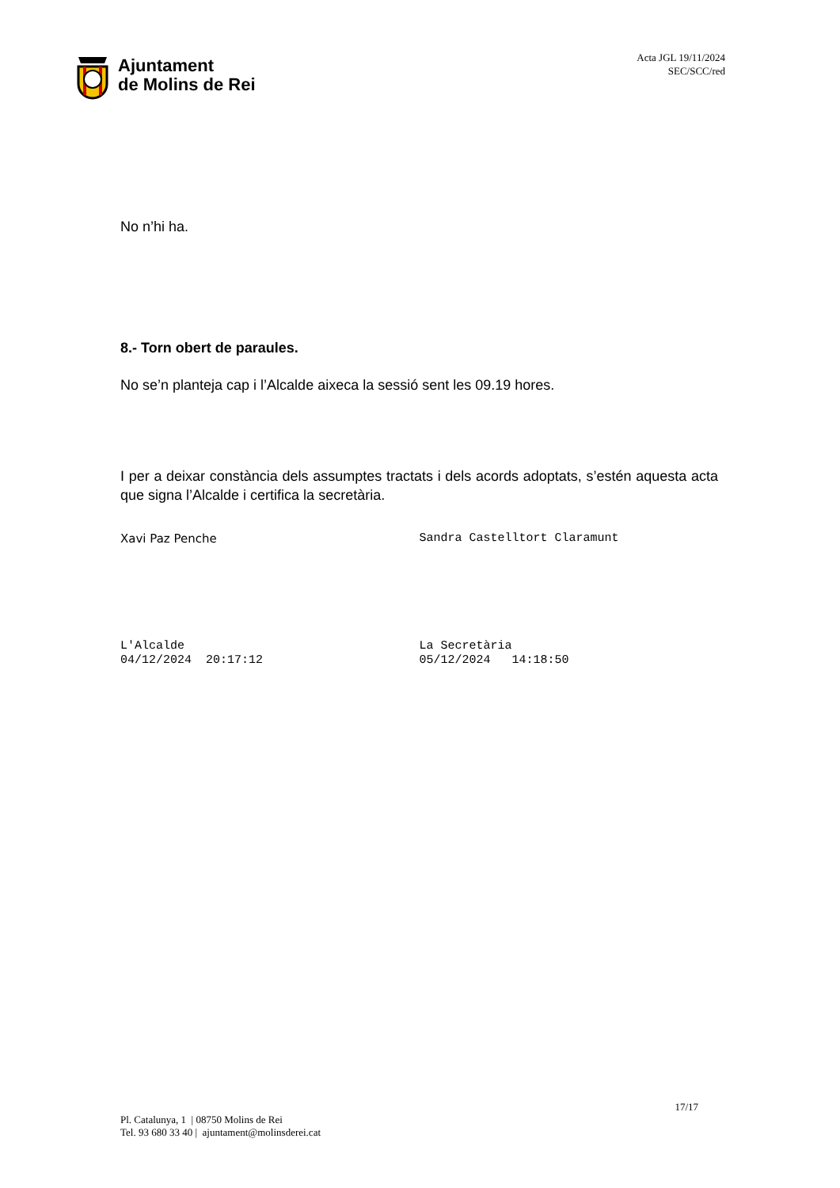Ajuntament
de Molins de Rei
Acta JGL 19/11/2024
SEC/SCC/red
No n’hi ha.
8.- Torn obert de paraules.
No se’n planteja cap i l’Alcalde aixeca la sessió sent les 09.19 hores.
I per a deixar constància dels assumptes tractats i dels acords adoptats, s’estén aquesta acta que signa l’Alcalde i certifica la secretària.
Xavi Paz Penche Sandra Castelltort Claramunt
L'Alcalde
04/12/2024 20:17:12
La Secretària
05/12/2024 14:18:50
17/17
Pl. Catalunya, 1 | 08750 Molins de Rei
Tel. 93 680 33 40 | ajuntament@molinsderei.cat